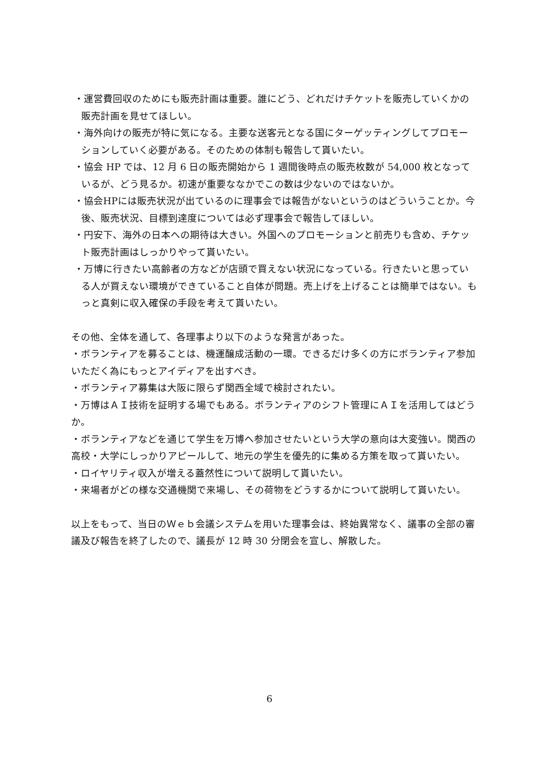・運営費回収のためにも販売計画は重要。誰にどう、どれだけチケットを販売していくかの販売計画を見せてほしい。
・海外向けの販売が特に気になる。主要な送客元となる国にターゲッティングしてプロモーションしていく必要がある。そのための体制も報告して貰いたい。
・協会 HP では、12 月 6 日の販売開始から 1 週間後時点の販売枚数が 54,000 枚となっているが、どう見るか。初速が重要ななかでこの数は少ないのではないか。
・協会HPには販売状況が出ているのに理事会では報告がないというのはどういうことか。今後、販売状況、目標到達度については必ず理事会で報告してほしい。
・円安下、海外の日本への期待は大きい。外国へのプロモーションと前売りも含め、チケット販売計画はしっかりやって貰いたい。
・万博に行きたい高齢者の方などが店頭で買えない状況になっている。行きたいと思っている人が買えない環境ができていること自体が問題。売上げを上げることは簡単ではない。もっと真剣に収入確保の手段を考えて貰いたい。
その他、全体を通して、各理事より以下のような発言があった。
・ボランティアを募ることは、機運醸成活動の一環。できるだけ多くの方にボランティア参加いただく為にもっとアイディアを出すべき。
・ボランティア募集は大阪に限らず関西全域で検討されたい。
・万博はＡＩ技術を証明する場でもある。ボランティアのシフト管理にＡＩを活用してはどうか。
・ボランティアなどを通じて学生を万博へ参加させたいという大学の意向は大変強い。関西の高校・大学にしっかりアピールして、地元の学生を優先的に集める方策を取って貰いたい。
・ロイヤリティ収入が増える蓋然性について説明して貰いたい。
・来場者がどの様な交通機関で来場し、その荷物をどうするかについて説明して貰いたい。
以上をもって、当日のＷｅｂ会議システムを用いた理事会は、終始異常なく、議事の全部の審議及び報告を終了したので、議長が 12 時 30 分閉会を宣し、解散した。
6